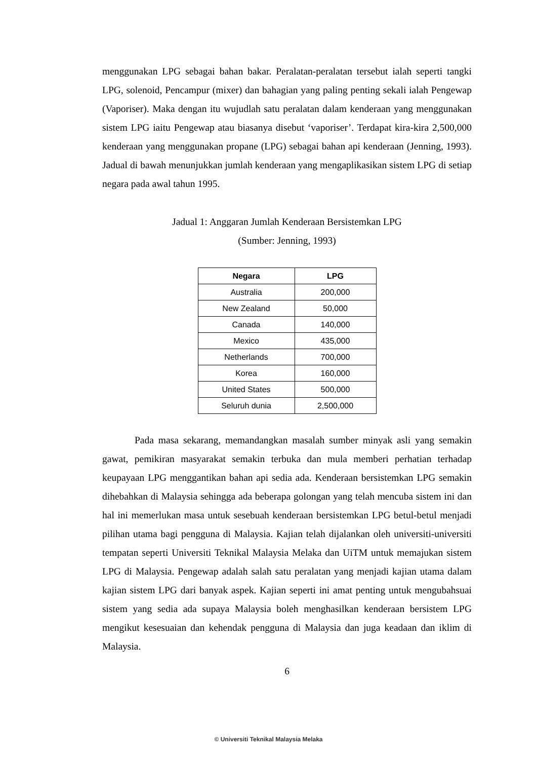menggunakan LPG sebagai bahan bakar. Peralatan-peralatan tersebut ialah seperti tangki LPG, solenoid, Pencampur (mixer) dan bahagian yang paling penting sekali ialah Pengewap (Vaporiser). Maka dengan itu wujudlah satu peralatan dalam kenderaan yang menggunakan sistem LPG iaitu Pengewap atau biasanya disebut ‘vaporiser’. Terdapat kira-kira 2,500,000 kenderaan yang menggunakan propane (LPG) sebagai bahan api kenderaan (Jenning, 1993). Jadual di bawah menunjukkan jumlah kenderaan yang mengaplikasikan sistem LPG di setiap negara pada awal tahun 1995.
Jadual 1: Anggaran Jumlah Kenderaan Bersistemkan LPG
(Sumber: Jenning, 1993)
| Negara | LPG |
| --- | --- |
| Australia | 200,000 |
| New Zealand | 50,000 |
| Canada | 140,000 |
| Mexico | 435,000 |
| Netherlands | 700,000 |
| Korea | 160,000 |
| United States | 500,000 |
| Seluruh dunia | 2,500,000 |
Pada masa sekarang, memandangkan masalah sumber minyak asli yang semakin gawat, pemikiran masyarakat semakin terbuka dan mula memberi perhatian terhadap keupayaan LPG menggantikan bahan api sedia ada. Kenderaan bersistemkan LPG semakin dihebahkan di Malaysia sehingga ada beberapa golongan yang telah mencuba sistem ini dan hal ini memerlukan masa untuk sesebuah kenderaan bersistemkan LPG betul-betul menjadi pilihan utama bagi pengguna di Malaysia. Kajian telah dijalankan oleh universiti-universiti tempatan seperti Universiti Teknikal Malaysia Melaka dan UiTM untuk memajukan sistem LPG di Malaysia. Pengewap adalah salah satu peralatan yang menjadi kajian utama dalam kajian sistem LPG dari banyak aspek. Kajian seperti ini amat penting untuk mengubahsuai sistem yang sedia ada supaya Malaysia boleh menghasilkan kenderaan bersistem LPG mengikut kesesuaian dan kehendak pengguna di Malaysia dan juga keadaan dan iklim di Malaysia.
6
© Universiti Teknikal Malaysia Melaka